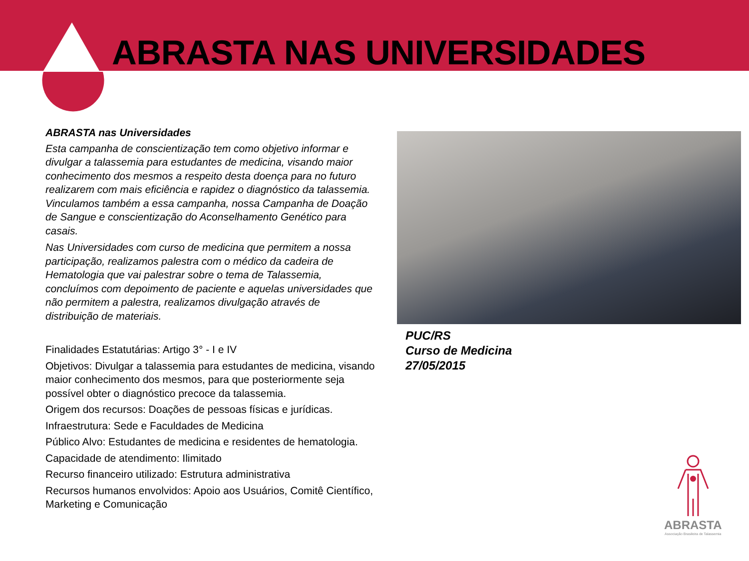ABRASTA NAS UNIVERSIDADES
ABRASTA nas Universidades
Esta campanha de conscientização tem como objetivo informar e divulgar a talassemia para estudantes de medicina, visando maior conhecimento dos mesmos a respeito desta doença para no futuro realizarem com mais eficiência e rapidez o diagnóstico da talassemia. Vinculamos também a essa campanha, nossa Campanha de Doação de Sangue e conscientização do Aconselhamento Genético para casais.
Nas Universidades com curso de medicina que permitem a nossa participação, realizamos palestra com o médico da cadeira de Hematologia que vai palestrar sobre o tema de Talassemia, concluímos com depoimento de paciente e aquelas universidades que não permitem a palestra, realizamos divulgação através de distribuição de materiais.
Finalidades Estatutárias: Artigo 3° - I e IV
Objetivos: Divulgar a talassemia para estudantes de medicina, visando maior conhecimento dos mesmos, para que posteriormente seja possível obter o diagnóstico precoce da talassemia.
Origem dos recursos: Doações de pessoas físicas e jurídicas.
Infraestrutura: Sede e Faculdades de Medicina
Público Alvo: Estudantes de medicina e residentes de hematologia.
Capacidade de atendimento: Ilimitado
Recurso financeiro utilizado: Estrutura administrativa
Recursos humanos envolvidos: Apoio aos Usuários, Comitê Científico, Marketing e Comunicação
PUC/RS
Curso de Medicina
27/05/2015
ABRASTA
Associação Brasileira de Talassemia